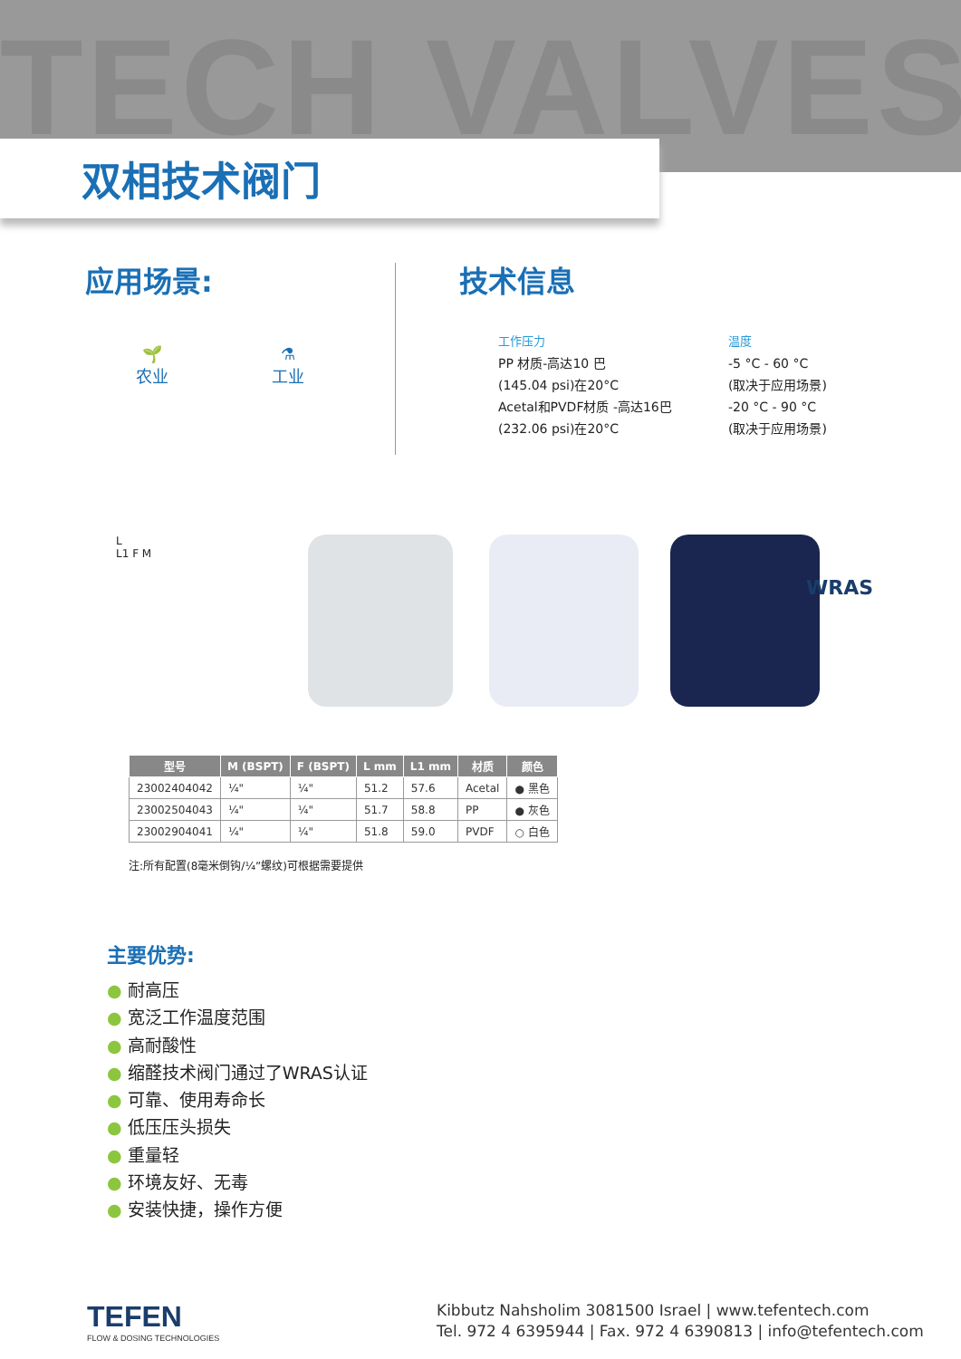TECH VALVES
双相技术阀门
应用场景: 技术信息
🌱
农业
⚗
工业
工作压力
PP 材质-高达10 巴
(145.04 psi)在20°C
Acetal和PVDF材质 -高达16巴
(232.06 psi)在20°C
温度
-5 °C - 60 °C
(取决于应用场景)
-20 °C - 90 °C
(取决于应用场景)
L
L1 F M
WRAS
| 型号 | M (BSPT) | F (BSPT) | L mm | L1 mm | 材质 | 颜色 |
| --- | --- | --- | --- | --- | --- | --- |
| 23002404042 | ¼" | ¼" | 51.2 | 57.6 | Acetal | ● 黑色 |
| 23002504043 | ¼" | ¼" | 51.7 | 58.8 | PP | ● 灰色 |
| 23002904041 | ¼" | ¼" | 51.8 | 59.0 | PVDF | ○ 白色 |
注:所有配置(8毫米倒钩/¼”螺纹)可根据需要提供
主要优势:
● 耐高压
● 宽泛工作温度范围
● 高耐酸性
● 缩醛技术阀门通过了WRAS认证
● 可靠、使用寿命长
● 低压压头损失
● 重量轻
● 环境友好、无毒
● 安装快捷，操作方便
TEFEN
FLOW & DOSING TECHNOLOGIES
Kibbutz Nahsholim 3081500 Israel | www.tefentech.com
Tel. 972 4 6395944 | Fax. 972 4 6390813 | info@tefentech.com